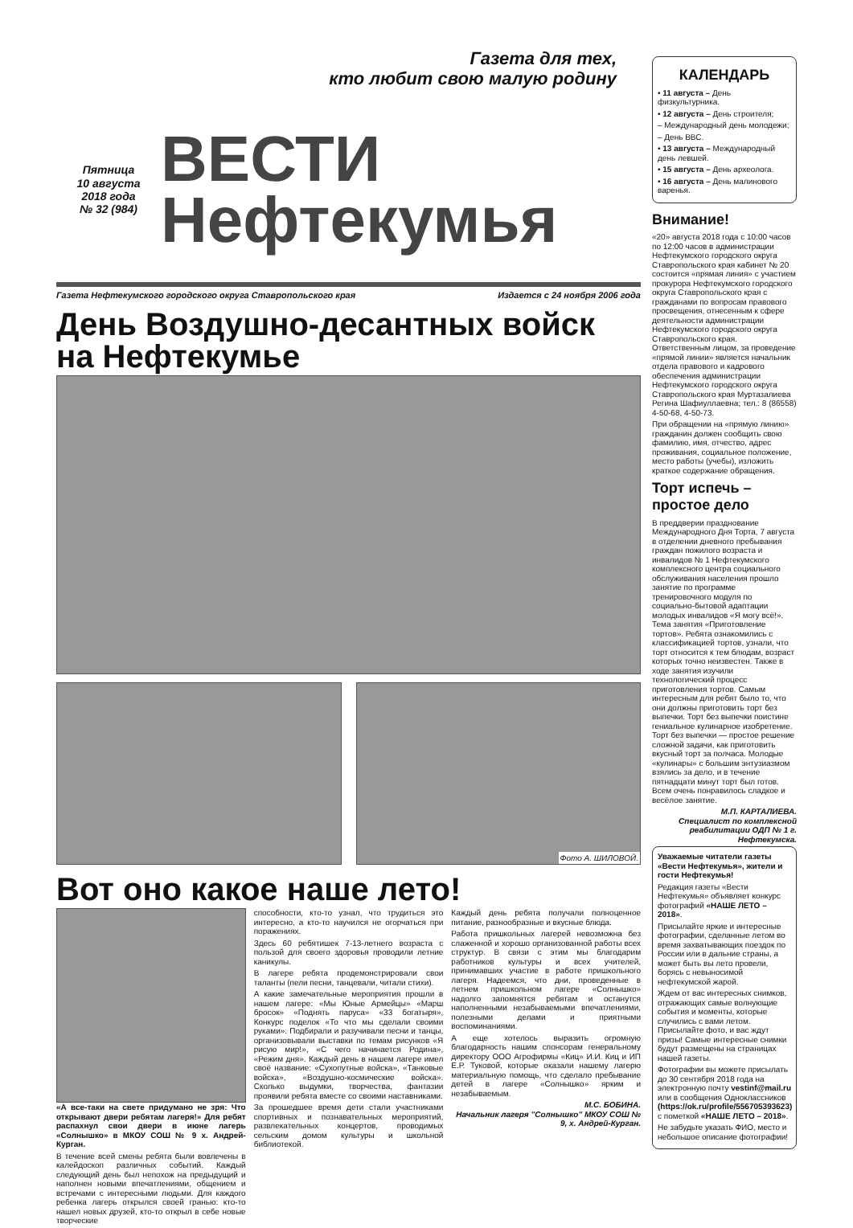Газета для тех,
кто любит свою малую родину
Пятница
10 августа
2018 года
№ 32 (984)
ВЕСТИ
Нефтекумья
Газета Нефтекумского городского округа Ставропольского края Издается с 24 ноября 2006 года
День Воздушно-десантных войск на Нефтекумье
Фото А. ШИЛОВОЙ.
Вот оно какое наше лето!
«А все-таки на свете придумано не зря: Что открывают двери ребятам лагеря!» Для ребят распахнул свои двери в июне лагерь «Солнышко» в МКОУ СОШ № 9 х. Андрей-Курган.
В течение всей смены ребята были вовлечены в калейдоскоп различных событий. Каждый следующий день был непохож на предыдущий и наполнен новыми впечатлениями, общением и встречами с интересными людьми. Для каждого ребенка лагерь открылся своей гранью: кто-то нашел новых друзей, кто-то открыл в себе новые творческие
способности, кто-то узнал, что трудиться это интересно, а кто-то научился не огорчаться при поражениях.
Здесь 60 ребятишек 7-13-летнего возраста с пользой для своего здоровья проводили летние каникулы.
В лагере ребята продемонстрировали свои таланты (пели песни, танцевали, читали стихи).
А какие замечательные мероприятия прошли в нашем лагере: «Мы Юные Армейцы» «Марш бросок» «Поднять паруса» «33 богатыря», Конкурс поделок «То что мы сделали своими руками». Подбирали и разучивали песни и танцы, организовывали выставки по темам рисунков «Я рисую мир!», «С чего начинается Родина», «Режим дня». Каждый день в нашем лагере имел своё название: «Сухопутные войска», «Танковые войска», «Воздушно-космические войска». Сколько выдумки, творчества, фантазии проявили ребята вместе со своими наставниками.
За прошедшее время дети стали участниками спортивных и познавательных мероприятий, развлекательных концертов, проводимых сельским домом культуры и школьной библиотекой.
Каждый день ребята получали полноценное питание, разнообразные и вкусные блюда.
Работа пришкольных лагерей невозможна без слаженной и хорошо организованной работы всех структур. В связи с этим мы благодарим работников культуры и всех учителей, принимавших участие в работе пришкольного лагеря. Надеемся, что дни, проведенные в летнем пришкольном лагере «Солнышко» надолго запомнятся ребятам и останутся наполненными незабываемыми впечатлениями, полезными делами и приятными воспоминаниями.
А еще хотелось выразить огромную благодарность нашим спонсорам генеральному директору ООО Агрофирмы «Киц» И.И. Киц и ИП Е.Р. Туковой, которые оказали нашему лагерю материальную помощь, что сделало пребывание детей в лагере «Солнышко» ярким и незабываемым.
М.С. БОБИНА.
Начальник лагеря "Солнышко" МКОУ СОШ № 9, х. Андрей-Курган.
КАЛЕНДАРЬ
• 11 августа – День физкультурника.
• 12 августа – День строителя;
– Международный день молодежи;
– День ВВС.
• 13 августа – Международный день левшей.
• 15 августа – День археолога.
• 16 августа – День малинового варенья.
Внимание!
«20» августа 2018 года с 10:00 часов по 12:00 часов в администрации Нефтекумского городского округа Ставропольского края кабинет № 20 состоится «прямая линия» с участием прокурора Нефтекумского городского округа Ставропольского края с гражданами по вопросам правового просвещения, отнесенным к сфере деятельности администрации Нефтекумского городского округа Ставропольского края. Ответственным лицом, за проведение «прямой линии» является начальник отдела правового и кадрового обеспечения администрации Нефтекумского городского округа Ставропольского края Муртазалиева Регина Шафиуллаевна; тел.: 8 (86558) 4-50-68, 4-50-73.
При обращении на «прямую линию» гражданин должен сообщить свою фамилию, имя, отчество, адрес проживания, социальное положение, место работы (учебы), изложить краткое содержание обращения.
Торт испечь – простое дело
В преддверии празднование Международного Дня Торта, 7 августа в отделении дневного пребывания граждан пожилого возраста и инвалидов № 1 Нефтекумского комплексного центра социального обслуживания населения прошло занятие по программе тренировочного модуля по социально-бытовой адаптации молодых инвалидов «Я могу всё!». Тема занятия «Приготовление тортов». Ребята ознакомились с классификацией тортов, узнали, что торт относится к тем блюдам, возраст которых точно неизвестен. Также в ходе занятия изучили технологический процесс приготовления тортов. Самым интересным для ребят было то, что они должны приготовить торт без выпечки. Торт без выпечки поистине гениальное кулинарное изобретение. Торт без выпечки — простое решение сложной задачи, как приготовить вкусный торт за полчаса. Молодые «кулинары» с большим энтузиазмом взялись за дело, и в течение пятнадцати минут торт был готов. Всем очень понравилось сладкое и весёлое занятие.
М.П. КАРТАЛИЕВА.
Специалист по комплексной реабилитации ОДП № 1 г. Нефтекумска.
Уважаемые читатели газеты «Вести Нефтекумья», жители и гости Нефтекумья!
Редакция газеты «Вести Нефтекумья» объявляет конкурс фотографий «НАШЕ ЛЕТО – 2018».
Присылайте яркие и интересные фотографии, сделанные летом во время захватывающих поездок по России или в дальние страны, а может быть вы лето провели, борясь с невыносимой нефтекумской жарой.
Ждем от вас интересных снимков, отражающих самые волнующие события и моменты, которые случились с вами летом. Присылайте фото, и вас ждут призы! Самые интересные снимки будут размещены на страницах нашей газеты.
Фотографии вы можете присылать до 30 сентября 2018 года на электронную почту vestinf@mail.ru или в сообщения Одноклассников (https://ok.ru/profile/556705393623) с пометкой «НАШЕ ЛЕТО – 2018».
Не забудьте указать ФИО, место и небольшое описание фотографии!